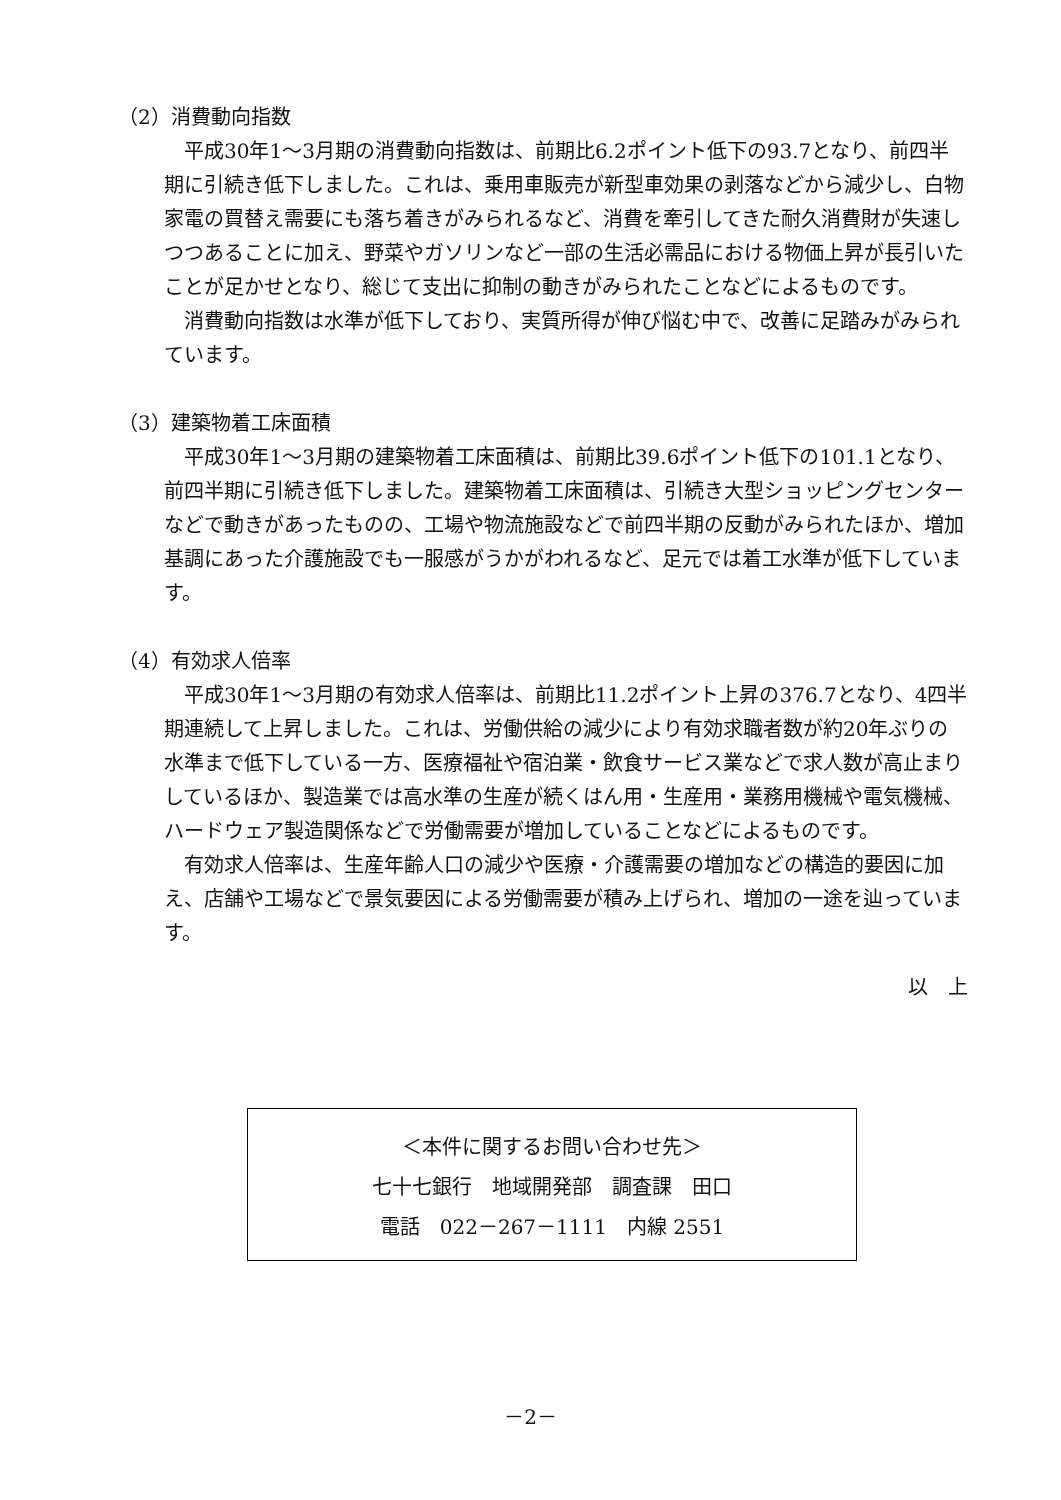（2）消費動向指数
平成30年1～3月期の消費動向指数は、前期比6.2ポイント低下の93.7となり、前四半期に引続き低下しました。これは、乗用車販売が新型車効果の剥落などから減少し、白物家電の買替え需要にも落ち着きがみられるなど、消費を牽引してきた耐久消費財が失速しつつあることに加え、野菜やガソリンなど一部の生活必需品における物価上昇が長引いたことが足かせとなり、総じて支出に抑制の動きがみられたことなどによるものです。
消費動向指数は水準が低下しており、実質所得が伸び悩む中で、改善に足踏みがみられています。
（3）建築物着工床面積
平成30年1～3月期の建築物着工床面積は、前期比39.6ポイント低下の101.1となり、前四半期に引続き低下しました。建築物着工床面積は、引続き大型ショッピングセンターなどで動きがあったものの、工場や物流施設などで前四半期の反動がみられたほか、増加基調にあった介護施設でも一服感がうかがわれるなど、足元では着工水準が低下しています。
（4）有効求人倍率
平成30年1～3月期の有効求人倍率は、前期比11.2ポイント上昇の376.7となり、4四半期連続して上昇しました。これは、労働供給の減少により有効求職者数が約20年ぶりの水準まで低下している一方、医療福祉や宿泊業・飲食サービス業などで求人数が高止まりしているほか、製造業では高水準の生産が続くはん用・生産用・業務用機械や電気機械、ハードウェア製造関係などで労働需要が増加していることなどによるものです。
有効求人倍率は、生産年齢人口の減少や医療・介護需要の増加などの構造的要因に加え、店舗や工場などで景気要因による労働需要が積み上げられ、増加の一途を辿っています。
以　上
＜本件に関するお問い合わせ先＞
七十七銀行　地域開発部　調査課　田口
電話　022－267－1111　内線 2551
－2－